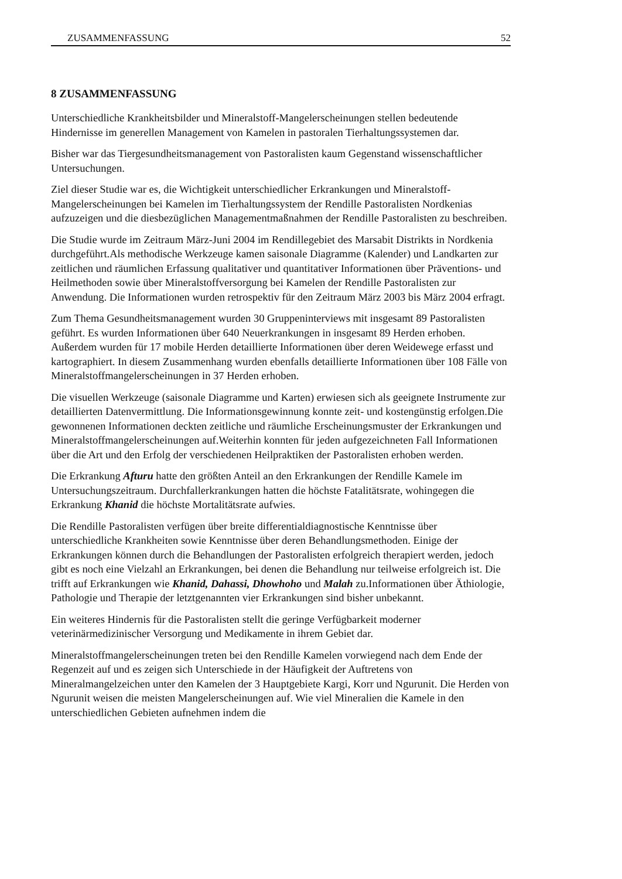ZUSAMMENFASSUNG 52
8 ZUSAMMENFASSUNG
Unterschiedliche Krankheitsbilder und Mineralstoff-Mangelerscheinungen stellen bedeutende Hindernisse im generellen Management von Kamelen in pastoralen Tierhaltungssystemen dar.
Bisher war das Tiergesundheitsmanagement von Pastoralisten kaum Gegenstand wissenschaftlicher Untersuchungen.
Ziel dieser Studie war es, die Wichtigkeit unterschiedlicher Erkrankungen und Mineralstoff-Mangelerscheinungen bei Kamelen im Tierhaltungssystem der Rendille Pastoralisten Nordkenias aufzuzeigen und die diesbezüglichen Managementmaßnahmen der Rendille Pastoralisten zu beschreiben.
Die Studie wurde im Zeitraum März-Juni 2004 im Rendillegebiet des Marsabit Distrikts in Nordkenia durchgeführt.Als methodische Werkzeuge kamen saisonale Diagramme (Kalender) und Landkarten zur zeitlichen und räumlichen Erfassung qualitativer und quantitativer Informationen über Präventions- und Heilmethoden sowie über Mineralstoffversorgung bei Kamelen der Rendille Pastoralisten zur Anwendung. Die Informationen wurden retrospektiv für den Zeitraum März 2003 bis März 2004 erfragt.
Zum Thema Gesundheitsmanagement wurden 30 Gruppeninterviews mit insgesamt 89 Pastoralisten geführt. Es wurden Informationen über 640 Neuerkrankungen in insgesamt 89 Herden erhoben. Außerdem wurden für 17 mobile Herden detaillierte Informationen über deren Weidewege erfasst und kartographiert. In diesem Zusammenhang wurden ebenfalls detaillierte Informationen über 108 Fälle von Mineralstoffmangelerscheinungen in 37 Herden erhoben.
Die visuellen Werkzeuge (saisonale Diagramme und Karten) erwiesen sich als geeignete Instrumente zur detaillierten Datenvermittlung. Die Informationsgewinnung konnte zeit- und kostengünstig erfolgen.Die gewonnenen Informationen deckten zeitliche und räumliche Erscheinungsmuster der Erkrankungen und Mineralstoffmangelerscheinungen auf.Weiterhin konnten für jeden aufgezeichneten Fall Informationen über die Art und den Erfolg der verschiedenen Heilpraktiken der Pastoralisten erhoben werden.
Die Erkrankung Afturu hatte den größten Anteil an den Erkrankungen der Rendille Kamele im Untersuchungszeitraum. Durchfallerkrankungen hatten die höchste Fatalitätsrate, wohingegen die Erkrankung Khanid die höchste Mortalitätsrate aufwies.
Die Rendille Pastoralisten verfügen über breite differentialdiagnostische Kenntnisse über unterschiedliche Krankheiten sowie Kenntnisse über deren Behandlungsmethoden. Einige der Erkrankungen können durch die Behandlungen der Pastoralisten erfolgreich therapiert werden, jedoch gibt es noch eine Vielzahl an Erkrankungen, bei denen die Behandlung nur teilweise erfolgreich ist. Die trifft auf Erkrankungen wie Khanid, Dahassi, Dhowhoho und Malah zu.Informationen über Äthiologie, Pathologie und Therapie der letztgenannten vier Erkrankungen sind bisher unbekannt.
Ein weiteres Hindernis für die Pastoralisten stellt die geringe Verfügbarkeit moderner veterinärmedizinischer Versorgung und Medikamente in ihrem Gebiet dar.
Mineralstoffmangelerscheinungen treten bei den Rendille Kamelen vorwiegend nach dem Ende der Regenzeit auf und es zeigen sich Unterschiede in der Häufigkeit der Auftretens von Mineralmangelzeichen unter den Kamelen der 3 Hauptgebiete Kargi, Korr und Ngurunit. Die Herden von Ngurunit weisen die meisten Mangelerscheinungen auf. Wie viel Mineralien die Kamele in den unterschiedlichen Gebieten aufnehmen indem die